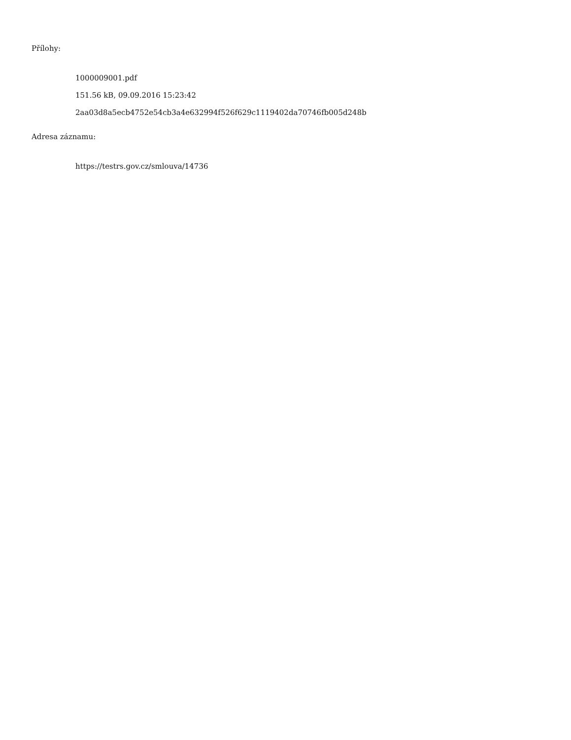Přílohy:
1000009001.pdf
151.56 kB, 09.09.2016 15:23:42
2aa03d8a5ecb4752e54cb3a4e632994f526f629c1119402da70746fb005d248b
Adresa záznamu:
https://testrs.gov.cz/smlouva/14736